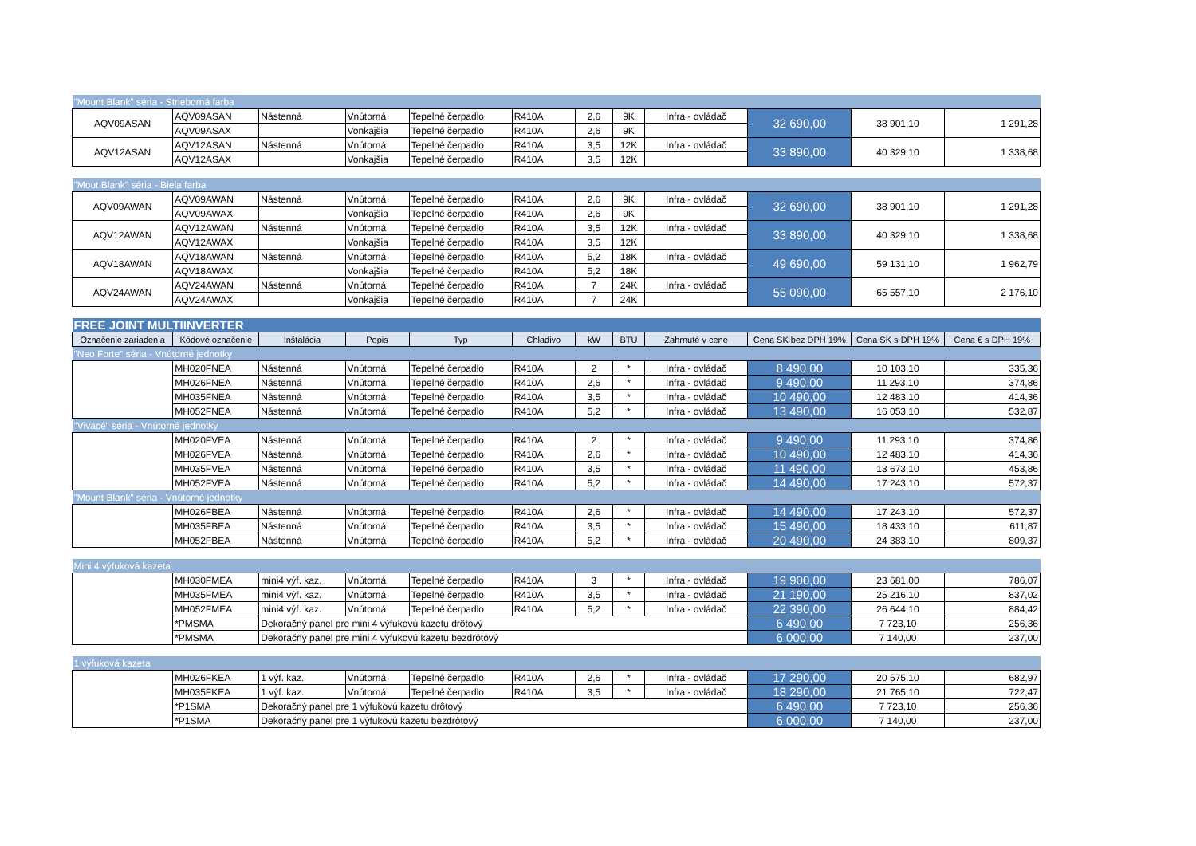| "Mount Blank" séria - Strieborná farba | | | | | | | | | | | |
| AQV09ASAN | AQV09ASAN | Nástenná | Vnútorná | Tepelné čerpadlo | R410A | 2,6 | 9K | Infra - ovládač | 32 690,00 | 38 901,10 | 1 291,28 |
| | AQV09ASAX | | Vonkajšia | Tepelné čerpadlo | R410A | 2,6 | 9K | | | | |
| AQV12ASAN | AQV12ASAN | Nástenná | Vnútorná | Tepelné čerpadlo | R410A | 3,5 | 12K | Infra - ovládač | 33 890,00 | 40 329,10 | 1 338,68 |
| | AQV12ASAX | | Vonkajšia | Tepelné čerpadlo | R410A | 3,5 | 12K | | | | |
| "Mout Blank" séria - Biela farba | | | | | | | | | | | |
| AQV09AWAN | AQV09AWAN | Nástenná | Vnútorná | Tepelné čerpadlo | R410A | 2,6 | 9K | Infra - ovládač | 32 690,00 | 38 901,10 | 1 291,28 |
| | AQV09AWAX | | Vonkajšia | Tepelné čerpadlo | R410A | 2,6 | 9K | | | | |
| AQV12AWAN | AQV12AWAN | Nástenná | Vnútorná | Tepelné čerpadlo | R410A | 3,5 | 12K | Infra - ovládač | 33 890,00 | 40 329,10 | 1 338,68 |
| | AQV12AWAX | | Vonkajšia | Tepelné čerpadlo | R410A | 3,5 | 12K | | | | |
| AQV18AWAN | AQV18AWAN | Nástenná | Vnútorná | Tepelné čerpadlo | R410A | 5,2 | 18K | Infra - ovládač | 49 690,00 | 59 131,10 | 1 962,79 |
| | AQV18AWAX | | Vonkajšia | Tepelné čerpadlo | R410A | 5,2 | 18K | | | | |
| AQV24AWAN | AQV24AWAN | Nástenná | Vnútorná | Tepelné čerpadlo | R410A | 7 | 24K | Infra - ovládač | 55 090,00 | 65 557,10 | 2 176,10 |
| | AQV24AWAX | | Vonkajšia | Tepelné čerpadlo | R410A | 7 | 24K | | | | |
| FREE JOINT MULTIINVERTER | | | | | | | | | | | |
| Označenie zariadenia | Kódové označenie | Inštalácia | Popis | Typ | Chladivo | kW | BTU | Zahrnuté v cene | Cena SK bez DPH 19% | Cena SK s DPH 19% | Cena € s DPH 19% |
| "Neo Forte" séria - Vnútorné jednotky | | | | | | | | | | | |
| | MH020FNEA | Nástenná | Vnútorná | Tepelné čerpadlo | R410A | 2 | * | Infra - ovládač | 8 490,00 | 10 103,10 | 335,36 |
| | MH026FNEA | Nástenná | Vnútorná | Tepelné čerpadlo | R410A | 2,6 | * | Infra - ovládač | 9 490,00 | 11 293,10 | 374,86 |
| | MH035FNEA | Nástenná | Vnútorná | Tepelné čerpadlo | R410A | 3,5 | * | Infra - ovládač | 10 490,00 | 12 483,10 | 414,36 |
| | MH052FNEA | Nástenná | Vnútorná | Tepelné čerpadlo | R410A | 5,2 | * | Infra - ovládač | 13 490,00 | 16 053,10 | 532,87 |
| "Vivace" séria - Vnútorné jednotky | | | | | | | | | | | |
| | MH020FVEA | Nástenná | Vnútorná | Tepelné čerpadlo | R410A | 2 | * | Infra - ovládač | 9 490,00 | 11 293,10 | 374,86 |
| | MH026FVEA | Nástenná | Vnútorná | Tepelné čerpadlo | R410A | 2,6 | * | Infra - ovládač | 10 490,00 | 12 483,10 | 414,36 |
| | MH035FVEA | Nástenná | Vnútorná | Tepelné čerpadlo | R410A | 3,5 | * | Infra - ovládač | 11 490,00 | 13 673,10 | 453,86 |
| | MH052FVEA | Nástenná | Vnútorná | Tepelné čerpadlo | R410A | 5,2 | * | Infra - ovládač | 14 490,00 | 17 243,10 | 572,37 |
| "Mount Blank" séria - Vnútorné jednotky | | | | | | | | | | | |
| | MH026FBEA | Nástenná | Vnútorná | Tepelné čerpadlo | R410A | 2,6 | * | Infra - ovládač | 14 490,00 | 17 243,10 | 572,37 |
| | MH035FBEA | Nástenná | Vnútorná | Tepelné čerpadlo | R410A | 3,5 | * | Infra - ovládač | 15 490,00 | 18 433,10 | 611,87 |
| | MH052FBEA | Nástenná | Vnútorná | Tepelné čerpadlo | R410A | 5,2 | * | Infra - ovládač | 20 490,00 | 24 383,10 | 809,37 |
| Mini 4 výfuková kazeta | | | | | | | | | | | |
| | MH030FMEA | mini4 výf. kaz. | Vnútorná | Tepelné čerpadlo | R410A | 3 | * | Infra - ovládač | 19 900,00 | 23 681,00 | 786,07 |
| | MH035FMEA | mini4 výf. kaz. | Vnútorná | Tepelné čerpadlo | R410A | 3,5 | * | Infra - ovládač | 21 190,00 | 25 216,10 | 837,02 |
| | MH052FMEA | mini4 výf. kaz. | Vnútorná | Tepelné čerpadlo | R410A | 5,2 | * | Infra - ovládač | 22 390,00 | 26 644,10 | 884,42 |
| | *PMSMA | Dekoračný panel pre mini 4 výfukovú kazetu drôtový | | | | | | | 6 490,00 | 7 723,10 | 256,36 |
| | *PMSMA | Dekoračný panel pre mini 4 výfukovú kazetu bezdrôtový | | | | | | | 6 000,00 | 7 140,00 | 237,00 |
| 1 výfuková kazeta | | | | | | | | | | | |
| | MH026FKEA | 1 výf. kaz. | Vnútorná | Tepelné čerpadlo | R410A | 2,6 | * | Infra - ovládač | 17 290,00 | 20 575,10 | 682,97 |
| | MH035FKEA | 1 výf. kaz. | Vnútorná | Tepelné čerpadlo | R410A | 3,5 | * | Infra - ovládač | 18 290,00 | 21 765,10 | 722,47 |
| | *P1SMA | Dekoračný panel pre 1 výfukovú kazetu drôtový | | | | | | | 6 490,00 | 7 723,10 | 256,36 |
| | *P1SMA | Dekoračný panel pre 1 výfukovú kazetu bezdrôtový | | | | | | | 6 000,00 | 7 140,00 | 237,00 |